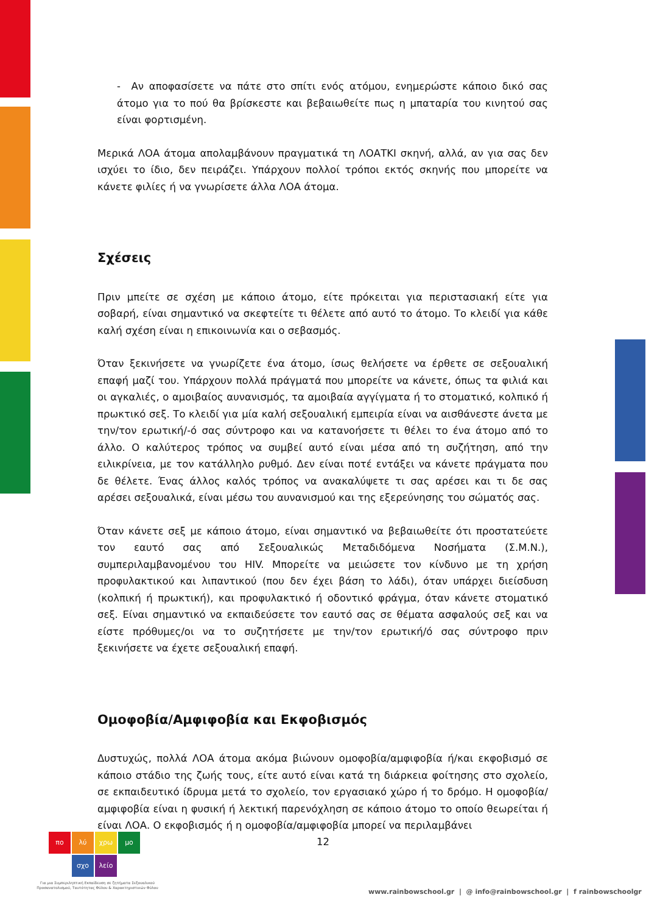- Αν αποφασίσετε να πάτε στο σπίτι ενός ατόμου, ενημερώστε κάποιο δικό σας άτομο για το πού θα βρίσκεστε και βεβαιωθείτε πως η μπαταρία του κινητού σας είναι φορτισμένη.
Μερικά ΛΟΑ άτομα απολαμβάνουν πραγματικά τη ΛΟΑΤΚΙ σκηνή, αλλά, αν για σας δεν ισχύει το ίδιο, δεν πειράζει. Υπάρχουν πολλοί τρόποι εκτός σκηνής που μπορείτε να κάνετε φιλίες ή να γνωρίσετε άλλα ΛΟΑ άτομα.
Σχέσεις
Πριν μπείτε σε σχέση με κάποιο άτομο, είτε πρόκειται για περιστασιακή είτε για σοβαρή, είναι σημαντικό να σκεφτείτε τι θέλετε από αυτό το άτομο. Το κλειδί για κάθε καλή σχέση είναι η επικοινωνία και ο σεβασμός.
Όταν ξεκινήσετε να γνωρίζετε ένα άτομο, ίσως θελήσετε να έρθετε σε σεξουαλική επαφή μαζί του. Υπάρχουν πολλά πράγματά που μπορείτε να κάνετε, όπως τα φιλιά και οι αγκαλιές, ο αμοιβαίος αυνανισμός, τα αμοιβαία αγγίγματα ή το στοματικό, κολπικό ή πρωκτικό σεξ. Το κλειδί για μία καλή σεξουαλική εμπειρία είναι να αισθάνεστε άνετα με την/τον ερωτική/-ό σας σύντροφο και να κατανοήσετε τι θέλει το ένα άτομο από το άλλο. Ο καλύτερος τρόπος να συμβεί αυτό είναι μέσα από τη συζήτηση, από την ειλικρίνεια, με τον κατάλληλο ρυθμό. Δεν είναι ποτέ εντάξει να κάνετε πράγματα που δε θέλετε. Ένας άλλος καλός τρόπος να ανακαλύψετε τι σας αρέσει και τι δε σας αρέσει σεξουαλικά, είναι μέσω του αυνανισμού και της εξερεύνησης του σώματός σας.
Όταν κάνετε σεξ με κάποιο άτομο, είναι σημαντικό να βεβαιωθείτε ότι προστατεύετε τον εαυτό σας από Σεξουαλικώς Μεταδιδόμενα Νοσήματα (Σ.Μ.Ν.), συμπεριλαμβανομένου του HIV. Μπορείτε να μειώσετε τον κίνδυνο με τη χρήση προφυλακτικού και λιπαντικού (που δεν έχει βάση το λάδι), όταν υπάρχει διείσδυση (κολπική ή πρωκτική), και προφυλακτικό ή οδοντικό φράγμα, όταν κάνετε στοματικό σεξ. Είναι σημαντικό να εκπαιδεύσετε τον εαυτό σας σε θέματα ασφαλούς σεξ και να είστε πρόθυμες/οι να το συζητήσετε με την/τον ερωτική/ό σας σύντροφο πριν ξεκινήσετε να έχετε σεξουαλική επαφή.
Ομοφοβία/Αμφιφοβία και Εκφοβισμός
Δυστυχώς, πολλά ΛΟΑ άτομα ακόμα βιώνουν ομοφοβία/αμφιφοβία ή/και εκφοβισμό σε κάποιο στάδιο της ζωής τους, είτε αυτό είναι κατά τη διάρκεια φοίτησης στο σχολείο, σε εκπαιδευτικό ίδρυμα μετά το σχολείο, τον εργασιακό χώρο ή το δρόμο. Η ομοφοβία/αμφιφοβία είναι η φυσική ή λεκτική παρενόχληση σε κάποιο άτομο το οποίο θεωρείται ή είναι ΛΟΑ. Ο εκφοβισμός ή η ομοφοβία/αμφιφοβία μπορεί να περιλαμβάνει
πο λύ χρω μο
σχο λείο
12
Για μια Συμπεριληπτική Εκπαίδευση σε ζητήματα Σεξουαλικού Προσανατολισμού, Ταυτότητας Φύλου & Χαρακτηριστικών Φύλου
www.rainbowschool.gr | @ info@rainbowschool.gr | f rainbowschoolgr